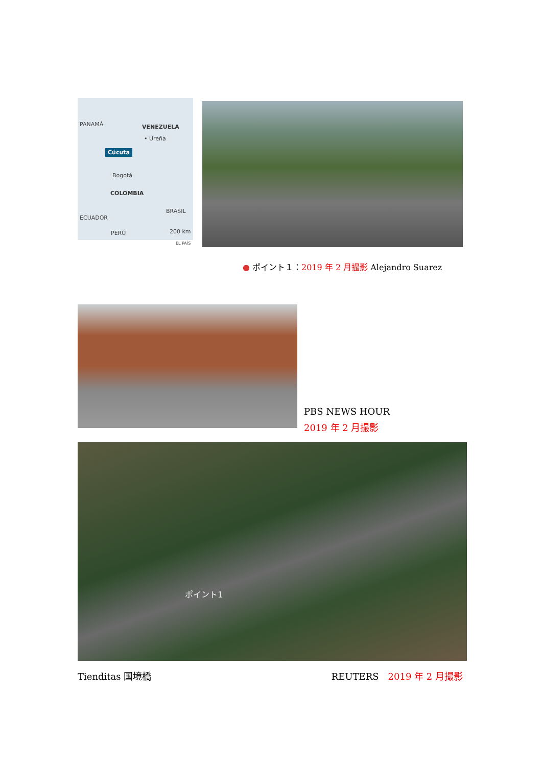PANAMÁ VENEZUELA
• Ureña
Cúcuta
Bogotá
COLOMBIA
BRASIL
ECUADOR
PERÚ 200 km
EL PAÍS
● ポイント１：2019 年 2 月撮影 Alejandro Suarez
PBS NEWS HOUR
2019 年 2 月撮影
ポイント1
Tienditas 国境橋 REUTERS　2019 年 2 月撮影